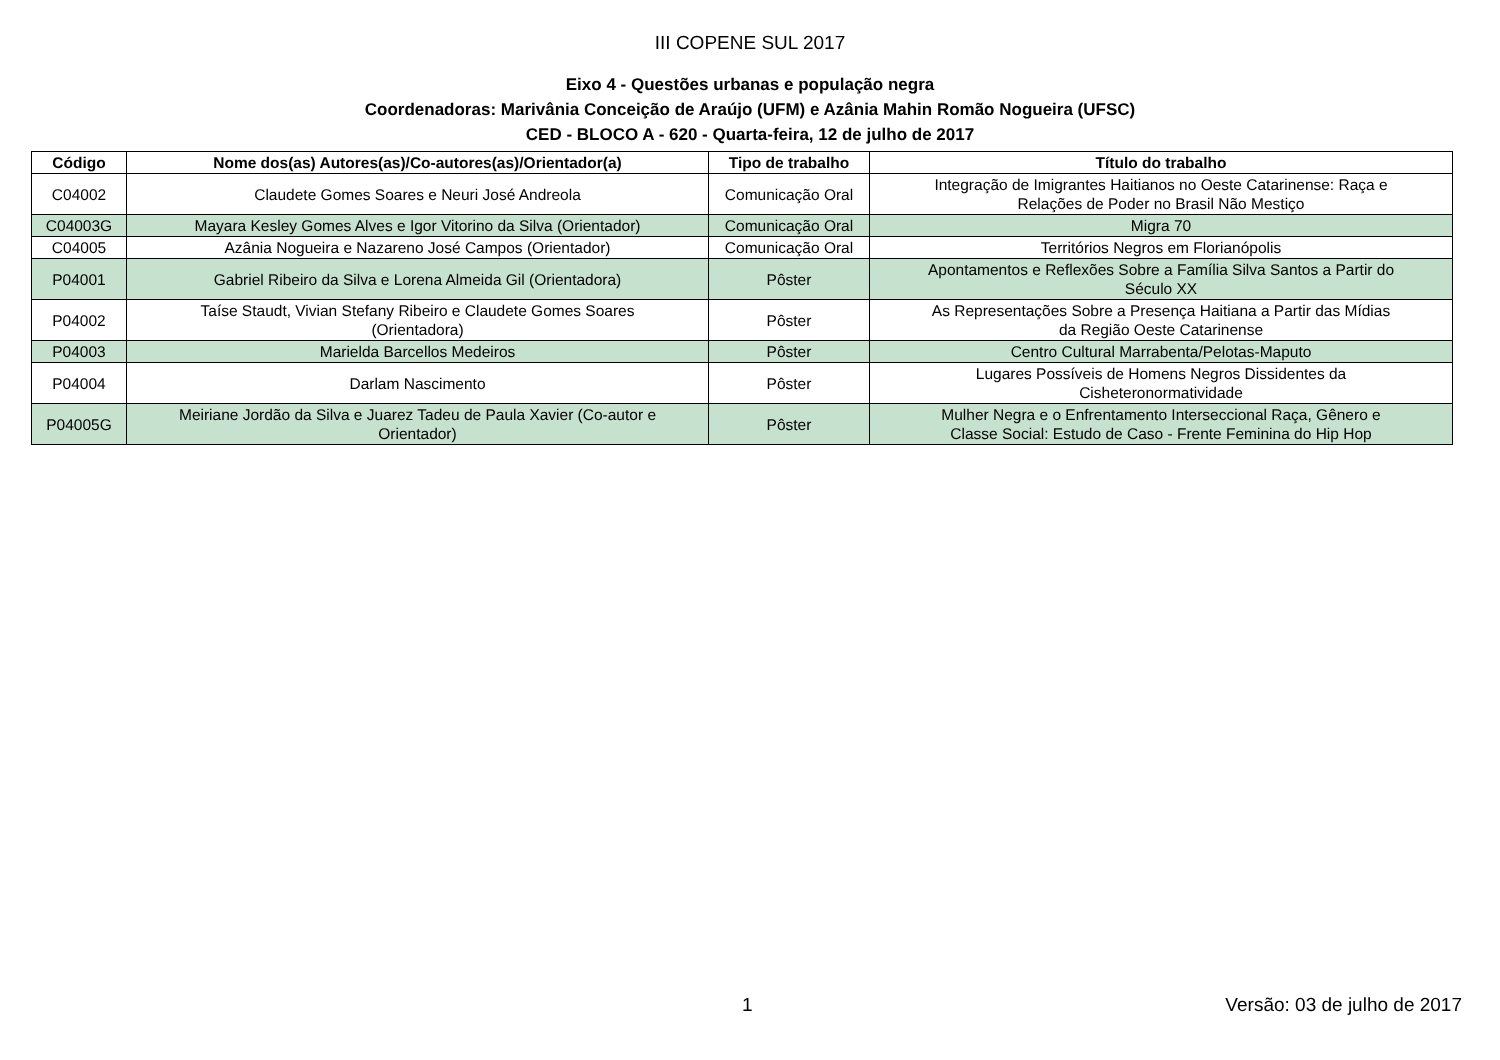III COPENE SUL 2017
Eixo 4 - Questões urbanas e população negra
Coordenadoras: Marivânia Conceição de Araújo (UFM) e Azânia Mahin Romão Nogueira (UFSC)
CED - BLOCO A - 620 - Quarta-feira, 12 de julho de 2017
| Código | Nome dos(as) Autores(as)/Co-autores(as)/Orientador(a) | Tipo de trabalho | Título do trabalho |
| --- | --- | --- | --- |
| C04002 | Claudete Gomes Soares e Neuri José Andreola | Comunicação Oral | Integração de Imigrantes Haitianos no Oeste Catarinense: Raça e Relações de Poder no Brasil Não Mestiço |
| C04003G | Mayara Kesley Gomes Alves e Igor Vitorino da Silva (Orientador) | Comunicação Oral | Migra 70 |
| C04005 | Azânia Nogueira e Nazareno José Campos (Orientador) | Comunicação Oral | Territórios Negros em Florianópolis |
| P04001 | Gabriel Ribeiro da Silva e Lorena Almeida Gil (Orientadora) | Pôster | Apontamentos e Reflexões Sobre a Família Silva Santos a Partir do Século XX |
| P04002 | Taíse Staudt, Vivian Stefany Ribeiro e Claudete Gomes Soares (Orientadora) | Pôster | As Representações Sobre a Presença Haitiana a Partir das Mídias da Região Oeste Catarinense |
| P04003 | Marielda Barcellos Medeiros | Pôster | Centro Cultural Marrabenta/Pelotas-Maputo |
| P04004 | Darlam Nascimento | Pôster | Lugares Possíveis de Homens Negros Dissidentes da Cisheteronormatividade |
| P04005G | Meiriane Jordão da Silva e Juarez Tadeu de Paula Xavier (Co-autor e Orientador) | Pôster | Mulher Negra e o Enfrentamento Interseccional Raça, Gênero e Classe Social: Estudo de Caso - Frente Feminina do Hip Hop |
1 Versão: 03 de julho de 2017